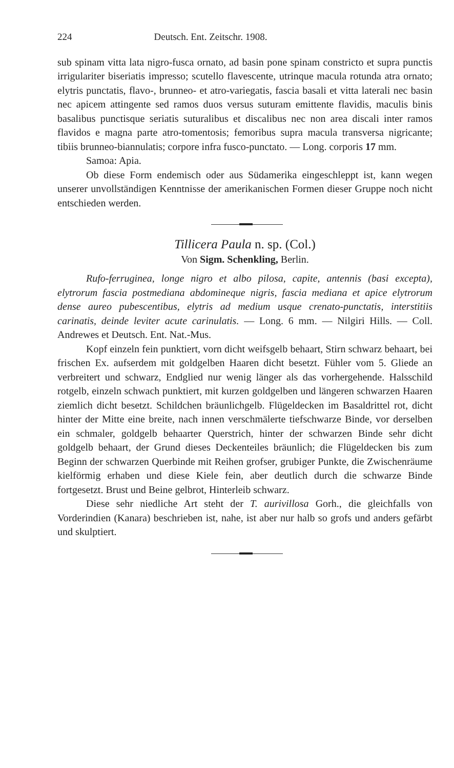224 Deutsch. Ent. Zeitschr. 1908.
sub spinam vitta lata nigro-fusca ornato, ad basin pone spinam constricto et supra punctis irrigulariter biseriatis impresso; scutello flavescente, utrinque macula rotunda atra ornato; elytris punctatis, flavo-, brunneo- et atro-variegatis, fascia basali et vitta laterali nec basin nec apicem attingente sed ramos duos versus suturam emittente flavidis, maculis binis basalibus punctisque seriatis suturalibus et discalibus nec non area discali inter ramos flavidos e magna parte atro-tomentosis; femoribus supra macula transversa nigricante; tibiis brunneo-biannulatis; corpore infra fusco-punctato. — Long. corporis 17 mm.
Samoa: Apia.
Ob diese Form endemisch oder aus Südamerika eingeschleppt ist, kann wegen unserer unvollständigen Kenntnisse der amerikanischen Formen dieser Gruppe noch nicht entschieden werden.
Tillicera Paula n. sp. (Col.)
Von Sigm. Schenkling, Berlin.
Rufo-ferruginea, longe nigro et albo pilosa, capite, antennis (basi excepta), elytrorum fascia postmediana abdomineque nigris, fascia mediana et apice elytrorum dense aureo pubescentibus, elytris ad medium usque crenato-punctatis, interstitiis carinatis, deinde leviter acute carinulatis. — Long. 6 mm. — Nilgiri Hills. — Coll. Andrewes et Deutsch. Ent. Nat.-Mus.
Kopf einzeln fein punktiert, vorn dicht weifsgelb behaart, Stirn schwarz behaart, bei frischen Ex. aufserdem mit goldgelben Haaren dicht besetzt. Fühler vom 5. Gliede an verbreitert und schwarz, Endglied nur wenig länger als das vorhergehende. Halsschild rotgelb, einzeln schwach punktiert, mit kurzen goldgelben und längeren schwarzen Haaren ziemlich dicht besetzt. Schildchen bräunlichgelb. Flügeldecken im Basaldrittel rot, dicht hinter der Mitte eine breite, nach innen verschmälerte tiefschwarze Binde, vor derselben ein schmaler, goldgelb behaarter Querstrich, hinter der schwarzen Binde sehr dicht goldgelb behaart, der Grund dieses Deckenteiles bräunlich; die Flügeldecken bis zum Beginn der schwarzen Querbinde mit Reihen grofser, grubiger Punkte, die Zwischenräume kielförmig erhaben und diese Kiele fein, aber deutlich durch die schwarze Binde fortgesetzt. Brust und Beine gelbrot, Hinterleib schwarz.
Diese sehr niedliche Art steht der T. aurivillosa Gorh., die gleichfalls von Vorderindien (Kanara) beschrieben ist, nahe, ist aber nur halb so grofs und anders gefärbt und skulptiert.